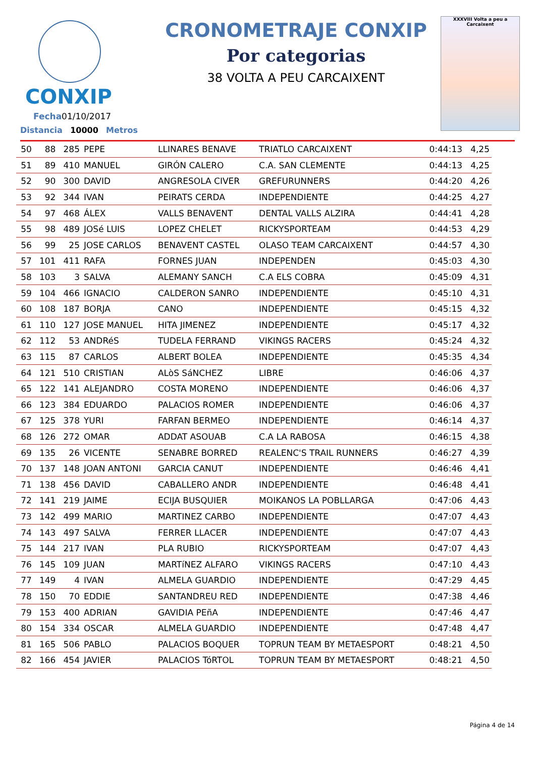CONXIP
Fecha01/10/2017
Distancia 10000 Metros
CRONOMETRAJE CONXIP
Por categorias
38 VOLTA A PEU CARCAIXENT
XXXVIII Volta a peu a Carcaixent
| 50 | 88 | 285 | PEPE | LLINARES BENAVE | TRIATLO CARCAIXENT | 0:44:13 | 4,25 |
| 51 | 89 | 410 | MANUEL | GIRÓN CALERO | C.A. SAN CLEMENTE | 0:44:13 | 4,25 |
| 52 | 90 | 300 | DAVID | ANGRESOLA CIVER | GREFURUNNERS | 0:44:20 | 4,26 |
| 53 | 92 | 344 | IVAN | PEIRATS CERDA | INDEPENDIENTE | 0:44:25 | 4,27 |
| 54 | 97 | 468 | ÁLEX | VALLS BENAVENT | DENTAL VALLS ALZIRA | 0:44:41 | 4,28 |
| 55 | 98 | 489 | JOSé LUIS | LOPEZ CHELET | RICKYSPORTEAM | 0:44:53 | 4,29 |
| 56 | 99 | 25 | JOSE CARLOS | BENAVENT CASTEL | OLASO TEAM CARCAIXENT | 0:44:57 | 4,30 |
| 57 | 101 | 411 | RAFA | FORNES JUAN | INDEPENDEN | 0:45:03 | 4,30 |
| 58 | 103 | 3 | SALVA | ALEMANY SANCH | C.A ELS COBRA | 0:45:09 | 4,31 |
| 59 | 104 | 466 | IGNACIO | CALDERON SANRO | INDEPENDIENTE | 0:45:10 | 4,31 |
| 60 | 108 | 187 | BORJA | CANO | INDEPENDIENTE | 0:45:15 | 4,32 |
| 61 | 110 | 127 | JOSE MANUEL | HITA JIMENEZ | INDEPENDIENTE | 0:45:17 | 4,32 |
| 62 | 112 | 53 | ANDRéS | TUDELA FERRAND | VIKINGS RACERS | 0:45:24 | 4,32 |
| 63 | 115 | 87 | CARLOS | ALBERT BOLEA | INDEPENDIENTE | 0:45:35 | 4,34 |
| 64 | 121 | 510 | CRISTIAN | ALòS SáNCHEZ | LIBRE | 0:46:06 | 4,37 |
| 65 | 122 | 141 | ALEJANDRO | COSTA MORENO | INDEPENDIENTE | 0:46:06 | 4,37 |
| 66 | 123 | 384 | EDUARDO | PALACIOS ROMER | INDEPENDIENTE | 0:46:06 | 4,37 |
| 67 | 125 | 378 | YURI | FARFAN BERMEO | INDEPENDIENTE | 0:46:14 | 4,37 |
| 68 | 126 | 272 | OMAR | ADDAT ASOUAB | C.A LA RABOSA | 0:46:15 | 4,38 |
| 69 | 135 | 26 | VICENTE | SENABRE BORRED | REALENC'S TRAIL RUNNERS | 0:46:27 | 4,39 |
| 70 | 137 | 148 | JOAN ANTONI | GARCIA CANUT | INDEPENDIENTE | 0:46:46 | 4,41 |
| 71 | 138 | 456 | DAVID | CABALLERO ANDR | INDEPENDIENTE | 0:46:48 | 4,41 |
| 72 | 141 | 219 | JAIME | ECIJA BUSQUIER | MOIKANOS LA POBLLARGA | 0:47:06 | 4,43 |
| 73 | 142 | 499 | MARIO | MARTINEZ CARBO | INDEPENDIENTE | 0:47:07 | 4,43 |
| 74 | 143 | 497 | SALVA | FERRER LLACER | INDEPENDIENTE | 0:47:07 | 4,43 |
| 75 | 144 | 217 | IVAN | PLA RUBIO | RICKYSPORTEAM | 0:47:07 | 4,43 |
| 76 | 145 | 109 | JUAN | MARTíNEZ ALFARO | VIKINGS RACERS | 0:47:10 | 4,43 |
| 77 | 149 | 4 | IVAN | ALMELA GUARDIO | INDEPENDIENTE | 0:47:29 | 4,45 |
| 78 | 150 | 70 | EDDIE | SANTANDREU RED | INDEPENDIENTE | 0:47:38 | 4,46 |
| 79 | 153 | 400 | ADRIAN | GAVIDIA PEñA | INDEPENDIENTE | 0:47:46 | 4,47 |
| 80 | 154 | 334 | OSCAR | ALMELA GUARDIO | INDEPENDIENTE | 0:47:48 | 4,47 |
| 81 | 165 | 506 | PABLO | PALACIOS BOQUER | TOPRUN TEAM BY METAESPORT | 0:48:21 | 4,50 |
| 82 | 166 | 454 | JAVIER | PALACIOS TóRTOL | TOPRUN TEAM BY METAESPORT | 0:48:21 | 4,50 |
Página 4 de 14